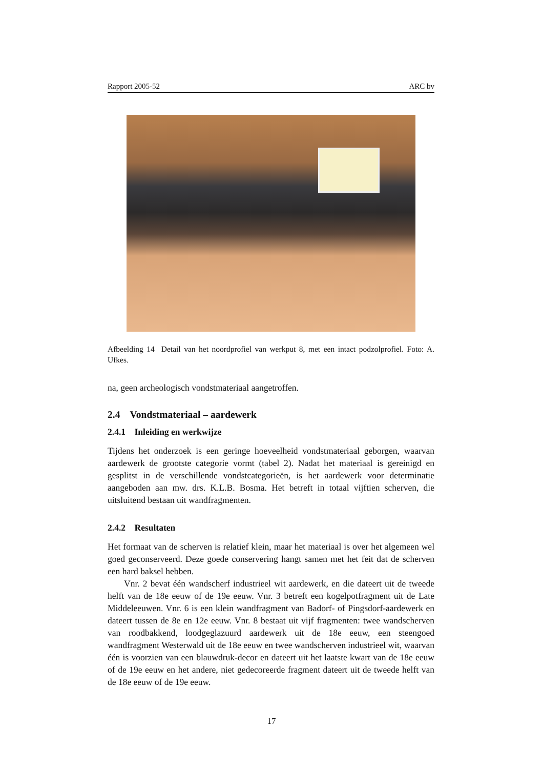Rapport 2005-52 ARC bv
Afbeelding 14 Detail van het noordprofiel van werkput 8, met een intact podzolprofiel. Foto: A. Ufkes.
na, geen archeologisch vondstmateriaal aangetroffen.
2.4 Vondstmateriaal – aardewerk
2.4.1 Inleiding en werkwijze
Tijdens het onderzoek is een geringe hoeveelheid vondstmateriaal geborgen, waarvan aardewerk de grootste categorie vormt (tabel 2). Nadat het materiaal is gereinigd en gesplitst in de verschillende vondstcategorieën, is het aardewerk voor determinatie aangeboden aan mw. drs. K.L.B. Bosma. Het betreft in totaal vijftien scherven, die uitsluitend bestaan uit wandfragmenten.
2.4.2 Resultaten
Het formaat van de scherven is relatief klein, maar het materiaal is over het algemeen wel goed geconserveerd. Deze goede conservering hangt samen met het feit dat de scherven een hard baksel hebben.
Vnr. 2 bevat één wandscherf industrieel wit aardewerk, en die dateert uit de tweede helft van de 18e eeuw of de 19e eeuw. Vnr. 3 betreft een kogelpotfragment uit de Late Middeleeuwen. Vnr. 6 is een klein wandfragment van Badorf- of Pingsdorf-aardewerk en dateert tussen de 8e en 12e eeuw. Vnr. 8 bestaat uit vijf fragmenten: twee wandscherven van roodbakkend, loodgeglazuurd aardewerk uit de 18e eeuw, een steengoed wandfragment Westerwald uit de 18e eeuw en twee wandscherven industrieel wit, waarvan één is voorzien van een blauwdruk-decor en dateert uit het laatste kwart van de 18e eeuw of de 19e eeuw en het andere, niet gedecoreerde fragment dateert uit de tweede helft van de 18e eeuw of de 19e eeuw.
17